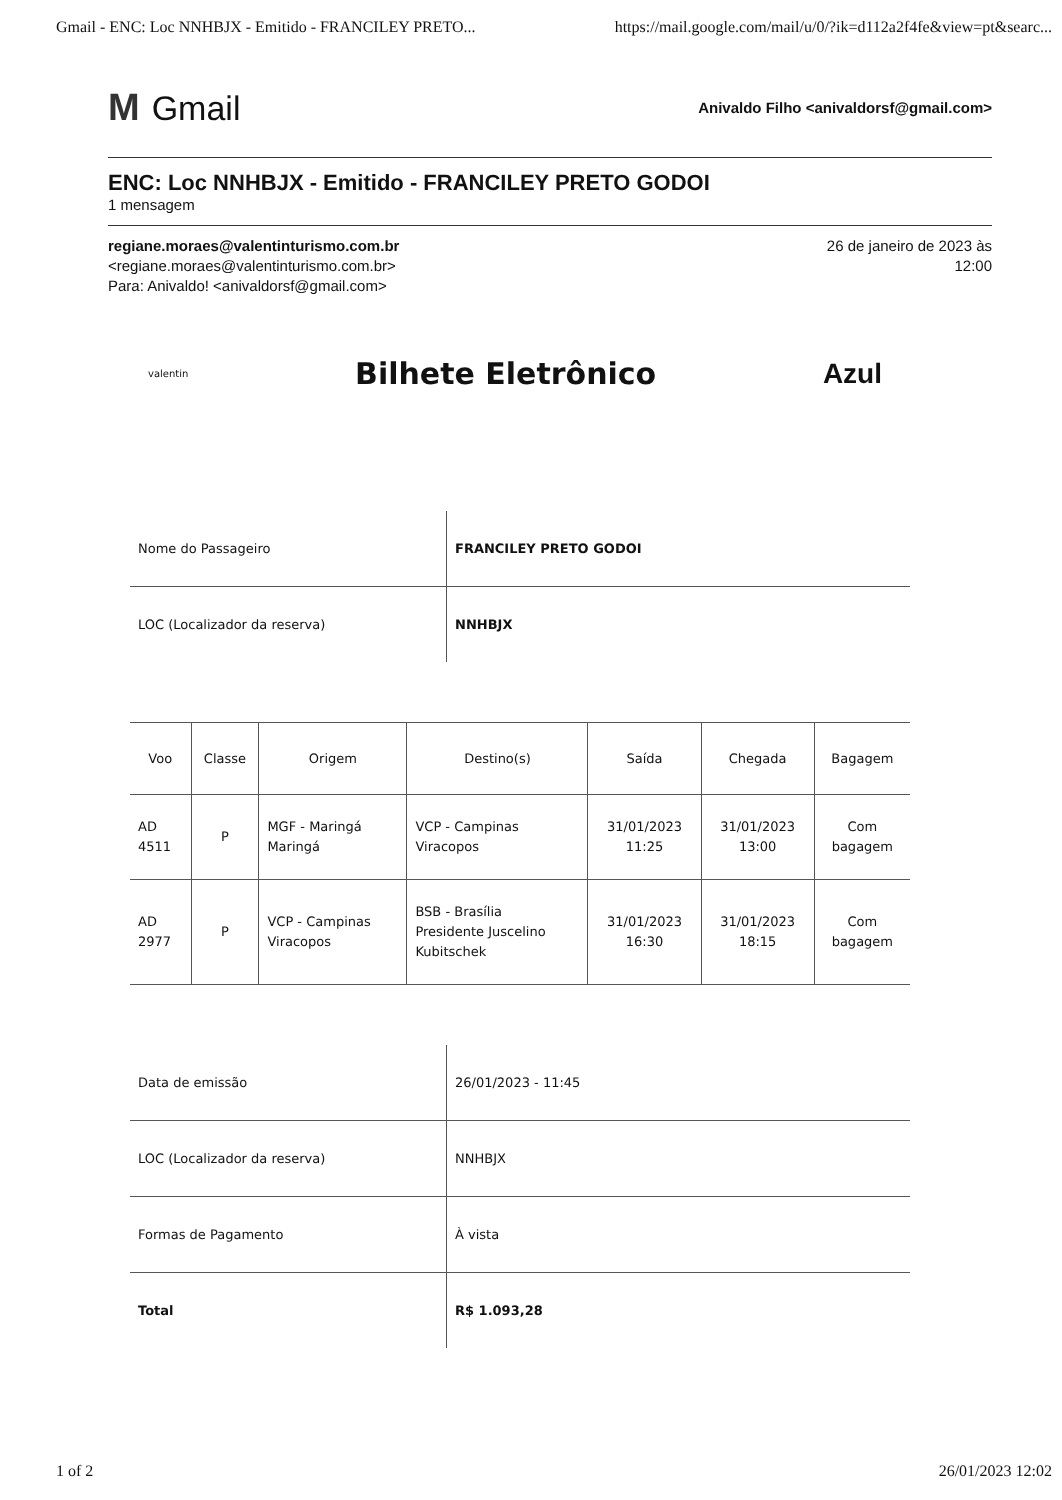Gmail - ENC: Loc NNHBJX - Emitido - FRANCILEY PRETO... https://mail.google.com/mail/u/0/?ik=d112a2f4fe&view=pt&searc...
M Gmail
Anivaldo Filho <anivaldorsf@gmail.com>
ENC: Loc NNHBJX - Emitido - FRANCILEY PRETO GODOI
1 mensagem
regiane.moraes@valentinturismo.com.br
<regiane.moraes@valentinturismo.com.br>
Para: Anivaldo! <anivaldorsf@gmail.com>
26 de janeiro de 2023 às
12:00
valentin
Bilhete Eletrônico Azul
| Nome do Passageiro | FRANCILEY PRETO GODOI |
| LOC (Localizador da reserva) | NNHBJX |
| Voo | Classe | Origem | Destino(s) | Saída | Chegada | Bagagem |
| --- | --- | --- | --- | --- | --- | --- |
| AD 4511 | P | MGF - Maringá Maringá | VCP - Campinas Viracopos | 31/01/2023 11:25 | 31/01/2023 13:00 | Com bagagem |
| AD 2977 | P | VCP - Campinas Viracopos | BSB - Brasília Presidente Juscelino Kubitschek | 31/01/2023 16:30 | 31/01/2023 18:15 | Com bagagem |
| Data de emissão | 26/01/2023 - 11:45 |
| LOC (Localizador da reserva) | NNHBJX |
| Formas de Pagamento | À vista |
| Total | R$ 1.093,28 |
1 of 2 26/01/2023 12:02